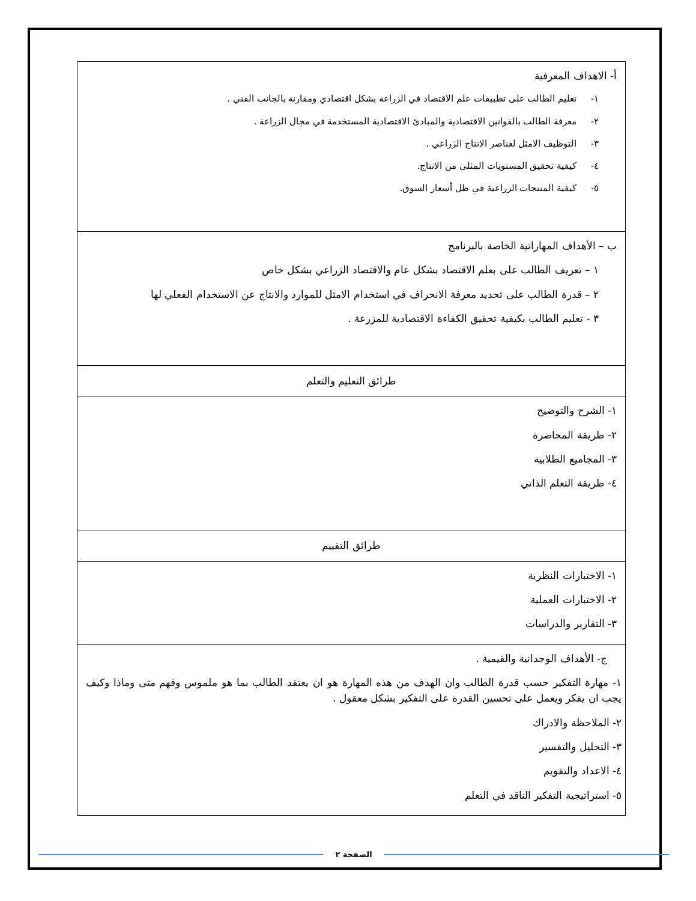| أ- الاهداف المعرفية ١- تعليم الطالب على تطبيقات علم الاقتصاد في الزراعة بشكل اقتصادي ومقارنة بالجانب الفني . ٢- معرفة الطالب بالقوانين الاقتصادية والمبادئ الاقتصادية المستخدمة في مجال الزراعة . ٣- التوظيف الامثل لعناصر الانتاج الزراعي . ٤- كيفية تحقيق المستويات المثلى من الانتاج. ٥- كيفية المنتجات الزراعية في ظل أسعار السوق. |
| ب – الأهداف المهاراتية الخاصة بالبرنامج ١ – تعريف الطالب على بعلم الاقتصاد بشكل عام والاقتصاد الزراعي بشكل خاص ٢ – قدرة الطالب على تحديد معرفة الانحراف في استخدام الامثل للموارد والانتاج عن الاستخدام الفعلي لها ٣ - تعليم الطالب بكيفية تحقيق الكفاءة الاقتصادية للمزرعة . |
| طرائق التعليم والتعلم |
| ١- الشرح والتوضيح ٢- طريقة المحاضرة ٣- المجاميع الطلابية ٤- طريقة التعلم الذاتي |
| طرائق التقييم |
| ١- الاختبارات النظرية ٢- الاختبارات العملية ٣- التقارير والدراسات |
| ج- الأهداف الوجدانية والقيمية . ١- مهارة التفكير حسب قدرة الطالب وان الهدف من هذه المهارة هو ان يعتقد الطالب بما هو ملموس وفهم متى وماذا وكيف يجب ان يفكر ويعمل على تحسين القدرة على التفكير بشكل معقول . ٢- الملاحظة والادراك ٣- التحليل والتفسير ٤- الاعداد والتقويم ٥- استراتيجية التفكير الناقد في التعلم |
الصفحة ٢